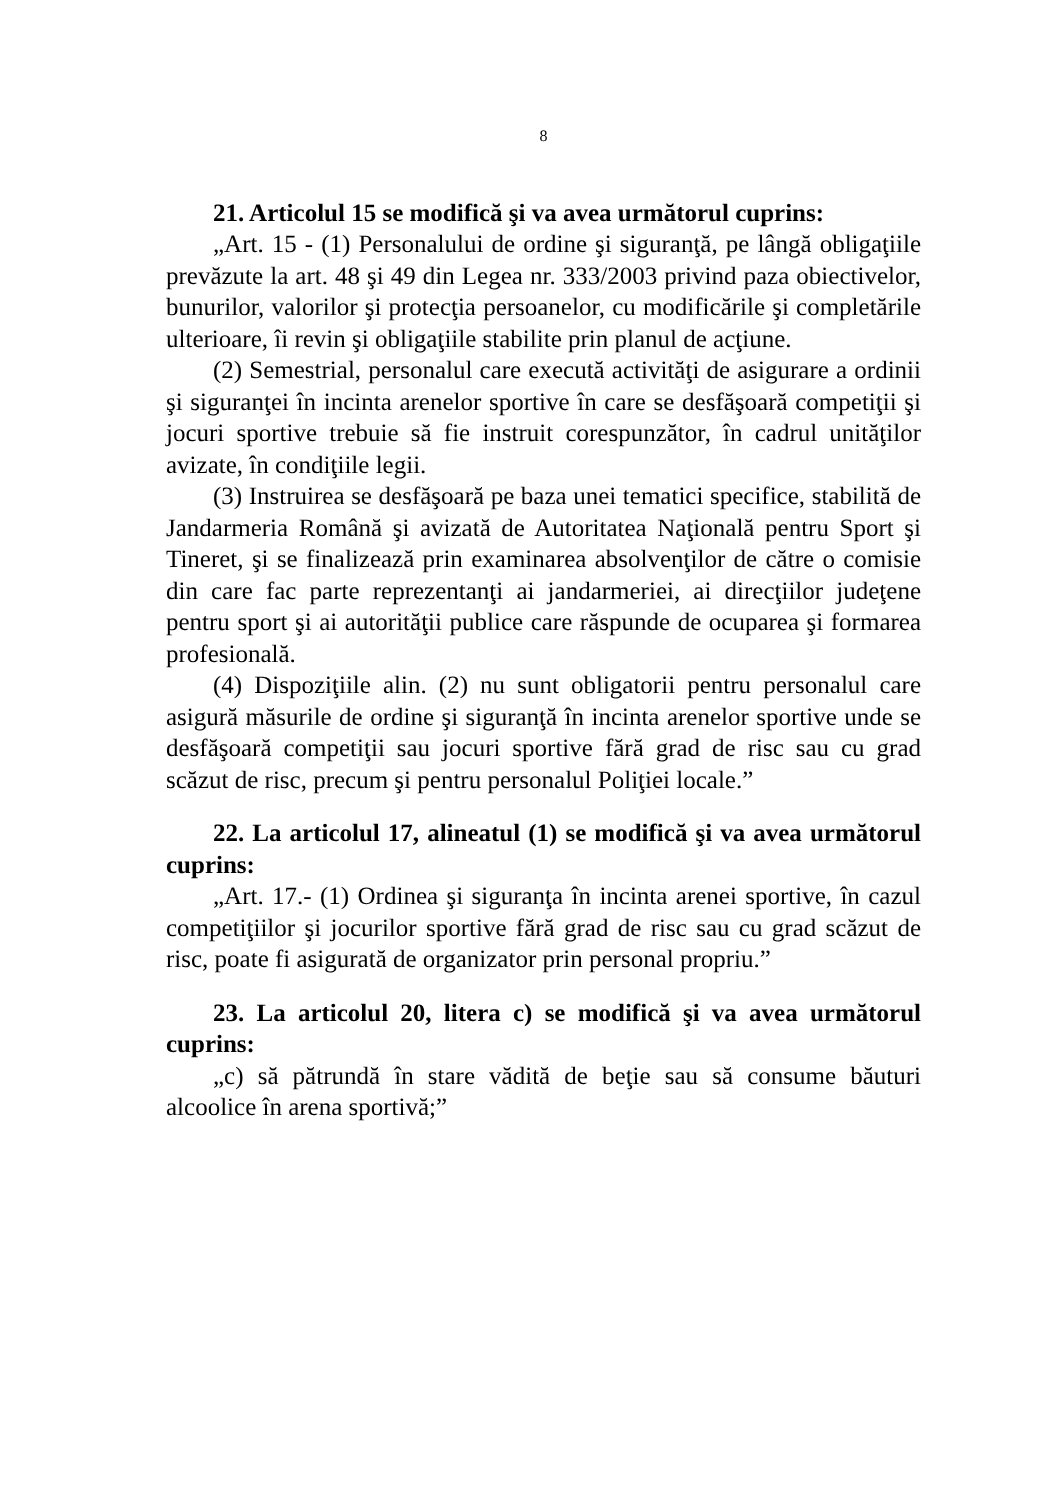8
21. Articolul 15 se modifică şi va avea următorul cuprins:
„Art. 15 - (1) Personalului de ordine şi siguranţă, pe lângă obligaţiile prevăzute la art. 48 şi 49 din Legea nr. 333/2003 privind paza obiectivelor, bunurilor, valorilor şi protecţia persoanelor, cu modificările şi completările ulterioare, îi revin şi obligaţiile stabilite prin planul de acţiune.
(2) Semestrial, personalul care execută activităţi de asigurare a ordinii şi siguranţei în incinta arenelor sportive în care se desfăşoară competiţii şi jocuri sportive trebuie să fie instruit corespunzător, în cadrul unităţilor avizate, în condiţiile legii.
(3) Instruirea se desfăşoară pe baza unei tematici specifice, stabilită de Jandarmeria Română şi avizată de Autoritatea Naţională pentru Sport şi Tineret, şi se finalizează prin examinarea absolvenţilor de către o comisie din care fac parte reprezentanţi ai jandarmeriei, ai direcţiilor judeţene pentru sport şi ai autorităţii publice care răspunde de ocuparea şi formarea profesională.
(4) Dispoziţiile alin. (2) nu sunt obligatorii pentru personalul care asigură măsurile de ordine şi siguranţă în incinta arenelor sportive unde se desfăşoară competiţii sau jocuri sportive fără grad de risc sau cu grad scăzut de risc, precum şi pentru personalul Poliţiei locale.”
22. La articolul 17, alineatul (1) se modifică şi va avea următorul cuprins:
„Art. 17.- (1) Ordinea şi siguranţa în incinta arenei sportive, în cazul competiţiilor şi jocurilor sportive fără grad de risc sau cu grad scăzut de risc, poate fi asigurată de organizator prin personal propriu.”
23. La articolul 20, litera c) se modifică şi va avea următorul cuprins:
„c) să pătrundă în stare vădită de beţie sau să consume băuturi alcoolice în arena sportivă;”